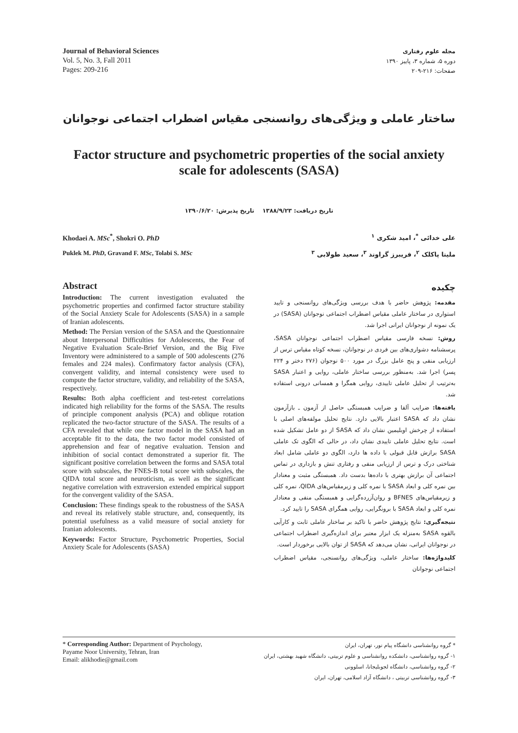Journal of Behavioral Sciences
Vol. 5, No. 3, Fall 2011
Pages: 209-216
مجله علوم رفتاری
دوره ۵، شماره ۳، پاییز ۱۳۹۰
صفحات: ۲۱۶-۲۰۹
ساختار عاملی و ویژگی‌های روانسنجی مقیاس اضطراب اجتماعی نوجوانان
Factor structure and psychometric properties of the social anxiety scale for adolescents (SASA)
تاریخ دریافت: ۱۳۸۸/۹/۲۳ تاریخ پذیرش: ۱۳۹۰/۶/۲۰
Khodaei A. MSc<sup>*</sup>, Shokri O. PhD
Puklek M. PhD, Gravand F. MSc, Tolabi S. MSc
علی خدائی <sup>*</sup>، امید شکری <sup>۱</sup>
ملیتا پاکلک <sup>۲</sup>، فریبرز گراوند <sup>۳</sup>، سعید طولابی <sup>۳</sup>
Abstract
Introduction: The current investigation evaluated the psychometric properties and confirmed factor structure stability of the Social Anxiety Scale for Adolescents (SASA) in a sample of Iranian adolescents.
Method: The Persian version of the SASA and the Questionnaire about Interpersonal Difficulties for Adolescents, the Fear of Negative Evaluation Scale-Brief Version, and the Big Five Inventory were administered to a sample of 500 adolescents (276 females and 224 males). Confirmatory factor analysis (CFA), convergent validity, and internal consistency were used to compute the factor structure, validity, and reliability of the SASA, respectively.
Results: Both alpha coefficient and test-retest correlations indicated high reliability for the forms of the SASA. The results of principle component analysis (PCA) and oblique rotation replicated the two-factor structure of the SASA. The results of a CFA revealed that while one factor model in the SASA had an acceptable fit to the data, the two factor model consisted of apprehension and fear of negative evaluation. Tension and inhibition of social contact demonstrated a superior fit. The significant positive correlation between the forms and SASA total score with subscales, the FNES-B total score with subscales, the QIDA total score and neuroticism, as well as the significant negative correlation with extraversion extended empirical support for the convergent validity of the SASA.
Conclusion: These findings speak to the robustness of the SASA and reveal its relatively stable structure, and, consequently, its potential usefulness as a valid measure of social anxiety for Iranian adolescents.
Keywords: Factor Structure, Psychometric Properties, Social Anxiety Scale for Adolescents (SASA)
چکیده
مقدمه: پژوهش حاضر با هدف بررسی ویژگی‌های روانسنجی و تایید استواری در ساختار عاملی مقیاس اضطراب اجتماعی نوجوانان (SASA) در یک نمونه از نوجوانان ایرانی اجرا شد.
روش: نسخه فارسی مقیاس اضطراب اجتماعی نوجوانان SASA، پرسشنامه دشواری‌های بین فردی در نوجوانان، نسخه کوتاه مقیاس ترس از ارزیابی منفی و پنج عامل بزرگ در مورد ۵۰۰ نوجوان (۲۷۶ دختر و ۲۲۴ پسر) اجرا شد. به‌منظور بررسی ساختار عاملی، روایی و اعتبار SASA به‌ترتیب از تحلیل عاملی تاییدی، روایی همگرا و همسانی درونی استفاده شد.
یافته‌ها: ضرایب آلفا و ضرایب همبستگی حاصل از آزمون ـ بازآزمون نشان داد که SASA اعتبار بالایی دارد. نتایج تحلیل مولفه‌های اصلی با استفاده از چرخش اوبلیمین نشان داد که SASA از دو عامل تشکیل شده است. نتایج تحلیل عاملی تاییدی نشان داد، در حالی که الگوی تک عاملی SASA برازش قابل قبولی با داده ها دارد، الگوی دو عاملی شامل ابعاد شناختی درک و ترس از ارزیابی منفی و رفتاری تنش و بازداری در تماس اجتماعی آن برازش بهتری با داده‌ها بدست داد. همبستگی مثبت و معنادار بین نمره کلی و ابعاد SASA با نمره کلی و زیرمقیاس‌های QIDA، نمره کلی و زیرمقیاس‌های BFNES و روان‌آزرده‌گرایی و همبستگی منفی و معنادار نمره کلی و ابعاد SASA با برونگرایی، روایی همگرای SASA را تایید کرد.
نتیجه‌گیری: نتایج پژوهش حاضر با تاکید بر ساختار عاملی ثابت و کارآیی بالقوه SASA به‌منزله یک ابزار معتبر برای اندازه‌گیری اضطراب اجتماعی در نوجوانان ایرانی، نشان می‌دهد که SASA از توان بالایی برخوردار است.
کلیدواژه‌ها: ساختار عاملی، ویژگی‌های روانسنجی، مقیاس اضطراب اجتماعی نوجوانان
* Corresponding Author: Department of Psychology,
Payame Noor University, Tehran, Iran
Email: alikhodie@gmail.com
* گروه روانشناسی دانشگاه پیام نور، تهران، ایران
۱- گروه روانشناسی، دانشکده روانشناسی و علوم تربیتی، دانشگاه شهید بهشتی، ایران
۲- گروه روانشناسی، دانشگاه لجوبلیجانا، اسلوونی
۳- گروه روانشناسی تربیتی ، دانشگاه آزاد اسلامی، تهران، ایران